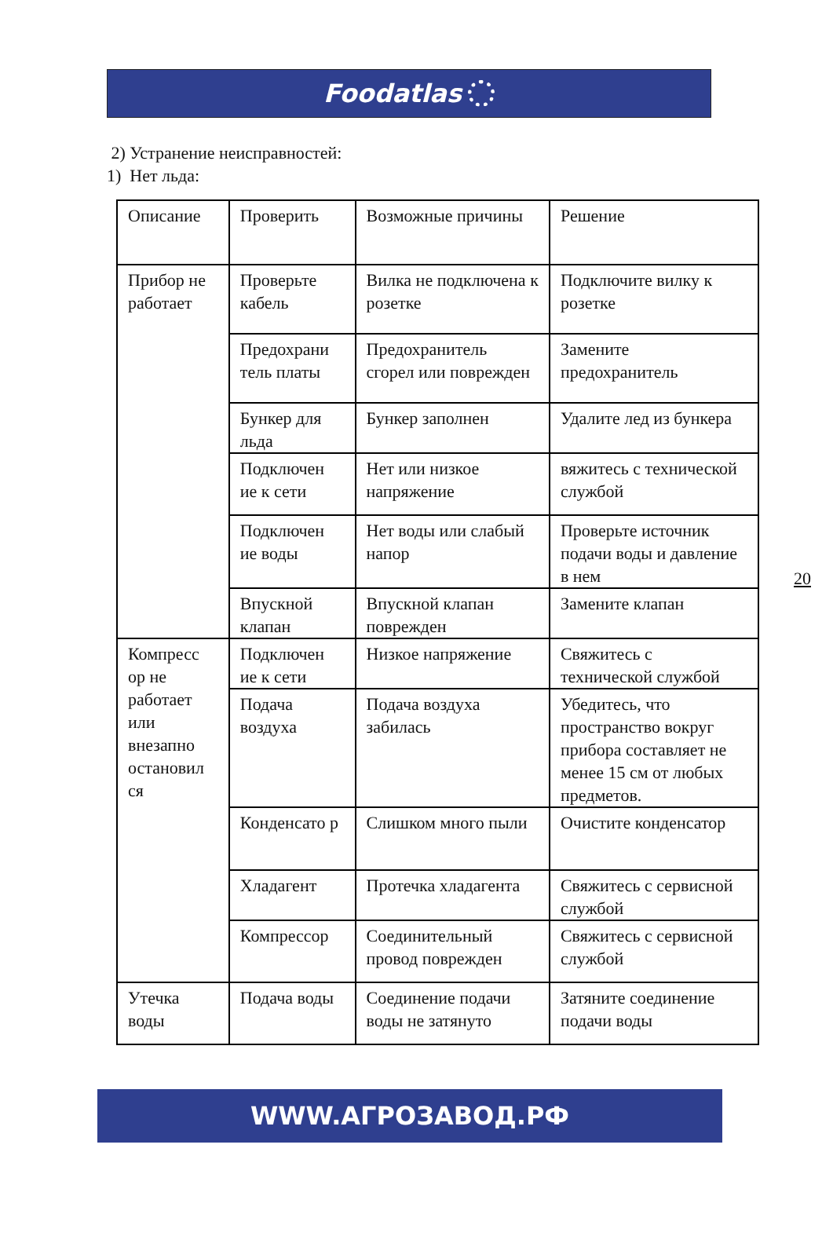Foodatlas
2) Устранение неисправностей:
1) Нет льда:
| Описание | Проверить | Возможные причины | Решение |
| Прибор не работает | Проверьте кабель | Вилка не подключена к розетке | Подключите вилку к розетке |
| | Предохрани тель платы | Предохранитель сгорел или поврежден | Замените предохранитель |
| | Бункер для льда | Бункер заполнен | Удалите лед из бункера |
| | Подключен ие к сети | Нет или низкое напряжение | вяжитесь с технической службой |
| | Подключен ие воды | Нет воды или слабый напор | Проверьте источник подачи воды и давление в нем |
| | Впускной клапан | Впускной клапан поврежден | Замените клапан |
| Компресс ор не работает или внезапно остановил ся | Подключен ие к сети | Низкое напряжение | Свяжитесь с технической службой |
| | Подача воздуха | Подача воздуха забилась | Убедитесь, что пространство вокруг прибора составляет не менее 15 см от любых предметов. |
| | Конденсато р | Слишком много пыли | Очистите конденсатор |
| | Хладагент | Протечка хладагента | Свяжитесь с сервисной службой |
| | Компрессор | Соединительный провод поврежден | Свяжитесь с сервисной службой |
| Утечка воды | Подача воды | Соединение подачи воды не затянуто | Затяните соединение подачи воды |
20
WWW.АГРОЗАВОД.РФ